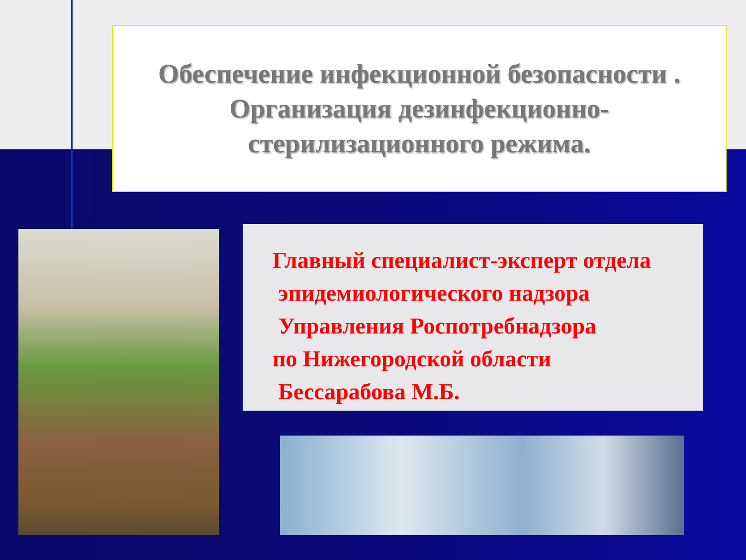Обеспечение инфекционной безопасности .
Организация дезинфекционно-
стерилизационного режима.
Главный специалист-эксперт отдела
эпидемиологического надзора
Управления Роспотребнадзора
по Нижегородской области
Бессарабова М.Б.